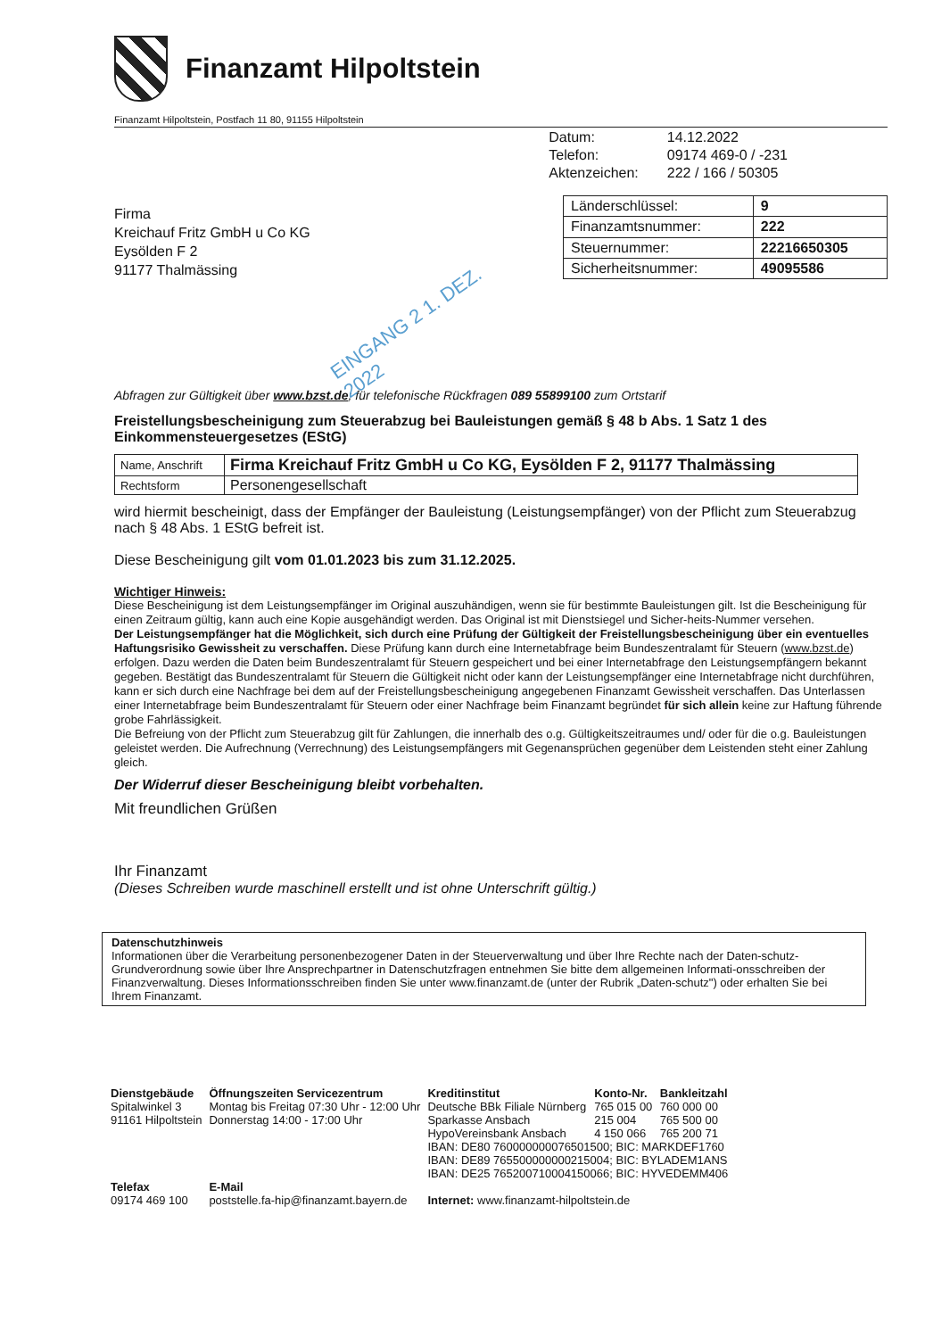Finanzamt Hilpoltstein
Finanzamt Hilpoltstein, Postfach 11 80, 91155 Hilpoltstein
| Datum: | 14.12.2022 |
| Telefon: | 09174 469-0 / -231 |
| Aktenzeichen: | 222 / 166 / 50305 |
Firma
Kreichauf Fritz GmbH u Co KG
Eysölden F 2
91177 Thalmässing
| Länderschlüssel: | 9 |
| Finanzamtsnummer: | 222 |
| Steuernummer: | 22216650305 |
| Sicherheitsnummer: | 49095586 |
EINGANG 2 1. DEZ. 2022
Abfragen zur Gültigkeit über www.bzst.de; für telefonische Rückfragen 089 55899100 zum Ortstarif
Freistellungsbescheinigung zum Steuerabzug bei Bauleistungen gemäß § 48 b Abs. 1 Satz 1 des Einkommensteuergesetzes (EStG)
| Name, Anschrift | Firma Kreichauf Fritz GmbH u Co KG, Eysölden F 2, 91177 Thalmässing |
| Rechtsform | Personengesellschaft |
wird hiermit bescheinigt, dass der Empfänger der Bauleistung (Leistungsempfänger) von der Pflicht zum Steuerabzug nach § 48 Abs. 1 EStG befreit ist.
Diese Bescheinigung gilt vom 01.01.2023 bis zum 31.12.2025.
Wichtiger Hinweis:
Diese Bescheinigung ist dem Leistungsempfänger im Original auszuhändigen, wenn sie für bestimmte Bauleistungen gilt. Ist die Bescheinigung für einen Zeitraum gültig, kann auch eine Kopie ausgehändigt werden. Das Original ist mit Dienstsiegel und Sicher-heits-Nummer versehen.
Der Leistungsempfänger hat die Möglichkeit, sich durch eine Prüfung der Gültigkeit der Freistellungsbescheinigung über ein eventuelles Haftungsrisiko Gewissheit zu verschaffen. Diese Prüfung kann durch eine Internetabfrage beim Bundeszentralamt für Steuern (www.bzst.de) erfolgen. Dazu werden die Daten beim Bundeszentralamt für Steuern gespeichert und bei einer Internetabfrage den Leistungsempfängern bekannt gegeben. Bestätigt das Bundeszentralamt für Steuern die Gültigkeit nicht oder kann der Leistungsempfänger eine Internetabfrage nicht durchführen, kann er sich durch eine Nachfrage bei dem auf der Freistellungsbescheinigung angegebenen Finanzamt Gewissheit verschaffen. Das Unterlassen einer Internetabfrage beim Bundeszentralamt für Steuern oder einer Nachfrage beim Finanzamt begründet für sich allein keine zur Haftung führende grobe Fahrlässigkeit.
Die Befreiung von der Pflicht zum Steuerabzug gilt für Zahlungen, die innerhalb des o.g. Gültigkeitszeitraumes und/ oder für die o.g. Bauleistungen geleistet werden. Die Aufrechnung (Verrechnung) des Leistungsempfängers mit Gegenansprüchen gegenüber dem Leistenden steht einer Zahlung gleich.
Der Widerruf dieser Bescheinigung bleibt vorbehalten.
Mit freundlichen Grüßen
Ihr Finanzamt
(Dieses Schreiben wurde maschinell erstellt und ist ohne Unterschrift gültig.)
Datenschutzhinweis
Informationen über die Verarbeitung personenbezogener Daten in der Steuerverwaltung und über Ihre Rechte nach der Daten-schutz-Grundverordnung sowie über Ihre Ansprechpartner in Datenschutzfragen entnehmen Sie bitte dem allgemeinen Informati-onsschreiben der Finanzverwaltung. Dieses Informationsschreiben finden Sie unter www.finanzamt.de (unter der Rubrik „Daten-schutz") oder erhalten Sie bei Ihrem Finanzamt.
| Dienstgebäude Spitalwinkel 3 91161 Hilpoltstein | Öffnungszeiten Servicezentrum Montag bis Freitag 07:30 Uhr - 12:00 Uhr Donnerstag 14:00 - 17:00 Uhr | Kreditinstitut Deutsche BBk Filiale Nürnberg Sparkasse Ansbach HypoVereinsbank Ansbach | Konto-Nr. 765 015 00 215 004 4 150 066 | Bankleitzahl 760 000 00 765 500 00 765 200 71 |
| | | IBAN: DE80 760000000076501500; BIC: MARKDEF1760 IBAN: DE89 765500000000215004; BIC: BYLADEM1ANS IBAN: DE25 765200710004150066; BIC: HYVEDEMM406 | | |
| Telefax 09174 469 100 | E-Mail poststelle.fa-hip@finanzamt.bayern.de | Internet: www.finanzamt-hilpoltstein.de | | |